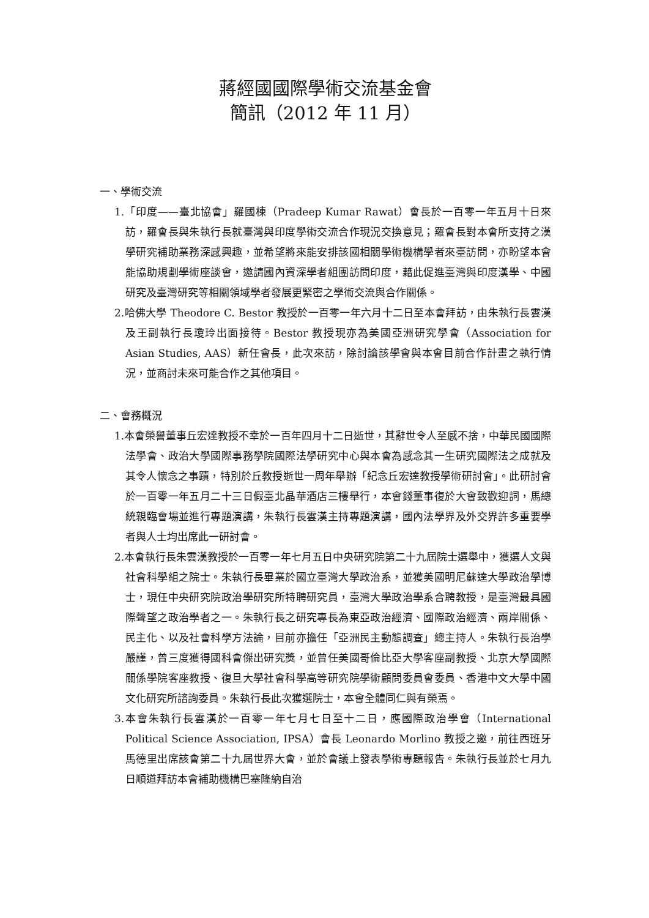蔣經國國際學術交流基金會
簡訊（2012 年 11 月）
一、學術交流
1.「印度——臺北協會」羅國棟（Pradeep Kumar Rawat）會長於一百零一年五月十日來訪，羅會長與朱執行長就臺灣與印度學術交流合作現況交換意見；羅會長對本會所支持之漢學研究補助業務深感興趣，並希望將來能安排該國相關學術機構學者來臺訪問，亦盼望本會能協助規劃學術座談會，邀請國內資深學者組團訪問印度，藉此促進臺灣與印度漢學、中國研究及臺灣研究等相關領域學者發展更緊密之學術交流與合作關係。
2.哈佛大學 Theodore C. Bestor 教授於一百零一年六月十二日至本會拜訪，由朱執行長雲漢及王副執行長瓊玲出面接待。Bestor 教授現亦為美國亞洲研究學會（Association for Asian Studies, AAS）新任會長，此次來訪，除討論該學會與本會目前合作計畫之執行情況，並商討未來可能合作之其他項目。
二、會務概況
1.本會榮譽董事丘宏達教授不幸於一百年四月十二日逝世，其辭世令人至感不捨，中華民國國際法學會、政治大學國際事務學院國際法學研究中心與本會為感念其一生研究國際法之成就及其令人懷念之事蹟，特別於丘教授逝世一周年舉辦「紀念丘宏達教授學術研討會」。此研討會於一百零一年五月二十三日假臺北晶華酒店三樓舉行，本會錢董事復於大會致歡迎詞，馬總統親臨會場並進行專題演講，朱執行長雲漢主持專題演講，國內法學界及外交界許多重要學者與人士均出席此一研討會。
2.本會執行長朱雲漢教授於一百零一年七月五日中央研究院第二十九屆院士選舉中，獲選人文與社會科學組之院士。朱執行長畢業於國立臺灣大學政治系，並獲美國明尼蘇達大學政治學博士，現任中央研究院政治學研究所特聘研究員，臺灣大學政治學系合聘教授，是臺灣最具國際聲望之政治學者之一。朱執行長之研究專長為東亞政治經濟、國際政治經濟、兩岸關係、民主化、以及社會科學方法論，目前亦擔任「亞洲民主動態調查」總主持人。朱執行長治學嚴謹，曾三度獲得國科會傑出研究獎，並曾任美國哥倫比亞大學客座副教授、北京大學國際關係學院客座教授、復旦大學社會科學高等研究院學術顧問委員會委員、香港中文大學中國文化研究所諮詢委員。朱執行長此次獲選院士，本會全體同仁與有榮焉。
3.本會朱執行長雲漢於一百零一年七月七日至十二日，應國際政治學會（International Political Science Association, IPSA）會長 Leonardo Morlino 教授之邀，前往西班牙馬德里出席該會第二十九屆世界大會，並於會議上發表學術專題報告。朱執行長並於七月九日順道拜訪本會補助機構巴塞隆納自治